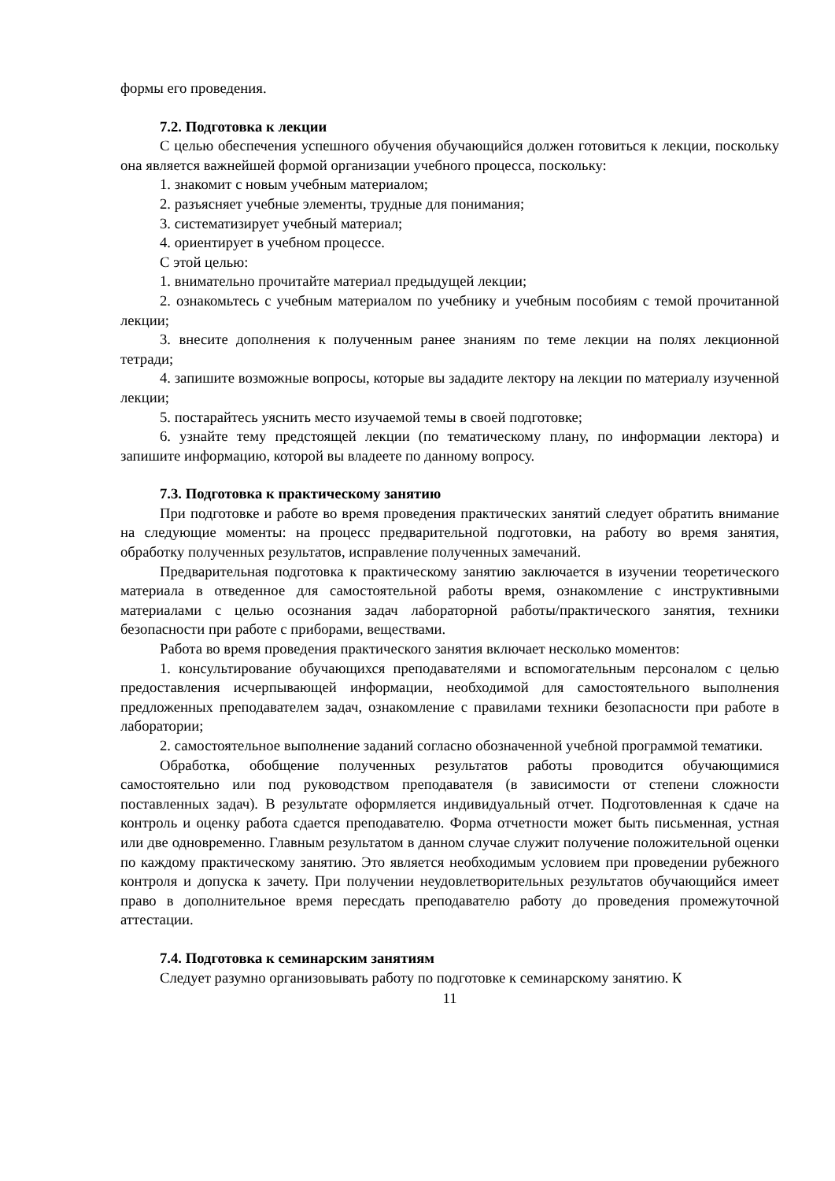формы его проведения.
7.2. Подготовка к лекции
С целью обеспечения успешного обучения обучающийся должен готовиться к лекции, поскольку она является важнейшей формой организации учебного процесса, поскольку:
1. знакомит с новым учебным материалом;
2. разъясняет учебные элементы, трудные для понимания;
3. систематизирует учебный материал;
4. ориентирует в учебном процессе.
С этой целью:
1. внимательно прочитайте материал предыдущей лекции;
2. ознакомьтесь с учебным материалом по учебнику и учебным пособиям с темой прочитанной лекции;
3. внесите дополнения к полученным ранее знаниям по теме лекции на полях лекционной тетради;
4. запишите возможные вопросы, которые вы зададите лектору на лекции по материалу изученной лекции;
5. постарайтесь уяснить место изучаемой темы в своей подготовке;
6. узнайте тему предстоящей лекции (по тематическому плану, по информации лектора) и запишите информацию, которой вы владеете по данному вопросу.
7.3. Подготовка к практическому занятию
При подготовке и работе во время проведения практических занятий следует обратить внимание на следующие моменты: на процесс предварительной подготовки, на работу во время занятия, обработку полученных результатов, исправление полученных замечаний.
Предварительная подготовка к практическому занятию заключается в изучении теоретического материала в отведенное для самостоятельной работы время, ознакомление с инструктивными материалами с целью осознания задач лабораторной работы/практического занятия, техники безопасности при работе с приборами, веществами.
Работа во время проведения практического занятия включает несколько моментов:
1. консультирование обучающихся преподавателями и вспомогательным персоналом с целью предоставления исчерпывающей информации, необходимой для самостоятельного выполнения предложенных преподавателем задач, ознакомление с правилами техники безопасности при работе в лаборатории;
2. самостоятельное выполнение заданий согласно обозначенной учебной программой тематики.
Обработка, обобщение полученных результатов работы проводится обучающимися самостоятельно или под руководством преподавателя (в зависимости от степени сложности поставленных задач). В результате оформляется индивидуальный отчет. Подготовленная к сдаче на контроль и оценку работа сдается преподавателю. Форма отчетности может быть письменная, устная или две одновременно. Главным результатом в данном случае служит получение положительной оценки по каждому практическому занятию. Это является необходимым условием при проведении рубежного контроля и допуска к зачету. При получении неудовлетворительных результатов обучающийся имеет право в дополнительное время пересдать преподавателю работу до проведения промежуточной аттестации.
7.4. Подготовка к семинарским занятиям
Следует разумно организовывать работу по подготовке к семинарскому занятию. К
11